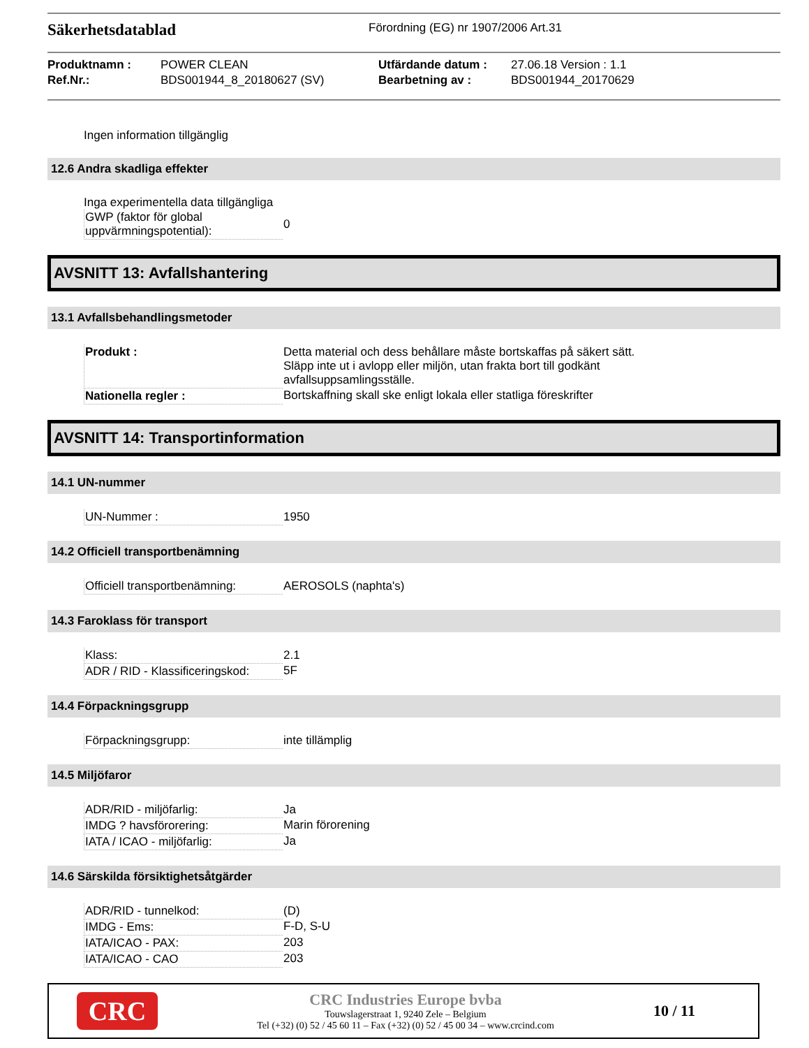Säkerhetsdatablad
Förordning (EG) nr 1907/2006 Art.31
Produktnamn : POWER CLEAN Utfärdande datum : 27.06.18 Version : 1.1 Ref.Nr.: BDS001944_8_20180627 (SV) Bearbetning av : BDS001944_20170629
Ingen information tillgänglig
12.6 Andra skadliga effekter
Inga experimentella data tillgängliga
| GWP (faktor för global uppvärmningspotential): | 0 |
AVSNITT 13: Avfallshantering
13.1 Avfallsbehandlingsmetoder
| Produkt : | Detta material och dess behållare måste bortskaffas på säkert sätt. Släpp inte ut i avlopp eller miljön, utan frakta bort till godkänt avfallsuppsamlingsställe. |
| Nationella regler : | Bortskaffning skall ske enligt lokala eller statliga föreskrifter |
AVSNITT 14: Transportinformation
14.1 UN-nummer
| UN-Nummer : | 1950 |
14.2 Officiell transportbenämning
| Officiell transportbenämning: | AEROSOLS (naphta's) |
14.3 Faroklass för transport
| Klass: | 2.1 |
| ADR / RID - Klassificeringskod: | 5F |
14.4 Förpackningsgrupp
| Förpackningsgrupp: | inte tillämplig |
14.5 Miljöfaror
| ADR/RID - miljöfarlig: | Ja |
| IMDG ? havsförorering: | Marin förorening |
| IATA / ICAO - miljöfarlig: | Ja |
14.6 Särskilda försiktighetsåtgärder
| ADR/RID - tunnelkod: | (D) |
| IMDG - Ems: | F-D, S-U |
| IATA/ICAO - PAX: | 203 |
| IATA/ICAO - CAO | 203 |
CRC
CRC Industries Europe bvba
Touwslagerstraat 1, 9240 Zele – Belgium
Tel (+32) (0) 52 / 45 60 11 – Fax (+32) (0) 52 / 45 00 34 – www.crcind.com
10 / 11